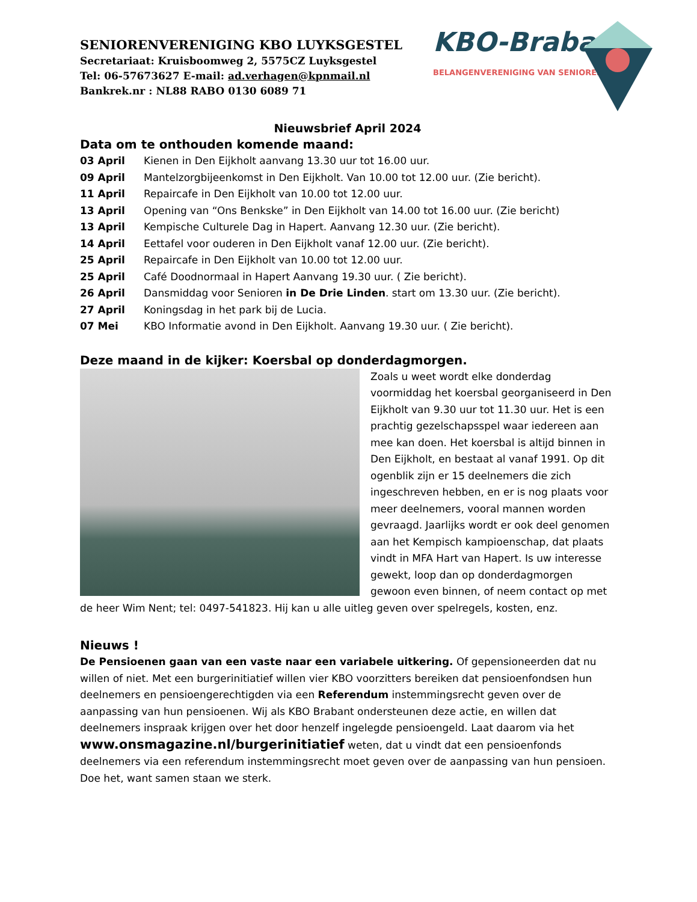KBO-Brabant
BELANGENVERENIGING VAN SENIOREN
SENIORENVERENIGING KBO LUYKSGESTEL
Secretariaat: Kruisboomweg 2, 5575CZ Luyksgestel
Tel: 06-57673627 E-mail: ad.verhagen@kpnmail.nl
Bankrek.nr : NL88 RABO 0130 6089 71
Nieuwsbrief April 2024
Data om te onthouden komende maand:
03 April Kienen in Den Eijkholt aanvang 13.30 uur tot 16.00 uur.
09 April Mantelzorgbijeenkomst in Den Eijkholt. Van 10.00 tot 12.00 uur. (Zie bericht).
11 April Repaircafe in Den Eijkholt van 10.00 tot 12.00 uur.
13 April Opening van “Ons Benkske” in Den Eijkholt van 14.00 tot 16.00 uur. (Zie bericht)
13 April Kempische Culturele Dag in Hapert. Aanvang 12.30 uur. (Zie bericht).
14 April Eettafel voor ouderen in Den Eijkholt vanaf 12.00 uur. (Zie bericht).
25 April Repaircafe in Den Eijkholt van 10.00 tot 12.00 uur.
25 April Café Doodnormaal in Hapert Aanvang 19.30 uur. ( Zie bericht).
26 April Dansmiddag voor Senioren in De Drie Linden. start om 13.30 uur. (Zie bericht).
27 April Koningsdag in het park bij de Lucia.
07 Mei KBO Informatie avond in Den Eijkholt. Aanvang 19.30 uur. ( Zie bericht).
Deze maand in de kijker: Koersbal op donderdagmorgen.
Zoals u weet wordt elke donderdag voormiddag het koersbal georganiseerd in Den Eijkholt van 9.30 uur tot 11.30 uur. Het is een prachtig gezelschapsspel waar iedereen aan mee kan doen. Het koersbal is altijd binnen in Den Eijkholt, en bestaat al vanaf 1991. Op dit ogenblik zijn er 15 deelnemers die zich ingeschreven hebben, en er is nog plaats voor meer deelnemers, vooral mannen worden gevraagd. Jaarlijks wordt er ook deel genomen aan het Kempisch kampioenschap, dat plaats vindt in MFA Hart van Hapert. Is uw interesse gewekt, loop dan op donderdagmorgen gewoon even binnen, of neem contact op met de heer Wim Nent; tel: 0497-541823. Hij kan u alle uitleg geven over spelregels, kosten, enz.
Nieuws !
De Pensioenen gaan van een vaste naar een variabele uitkering. Of gepensioneerden dat nu willen of niet. Met een burgerinitiatief willen vier KBO voorzitters bereiken dat pensioenfondsen hun deelnemers en pensioengerechtigden via een Referendum instemmingsrecht geven over de aanpassing van hun pensioenen. Wij als KBO Brabant ondersteunen deze actie, en willen dat deelnemers inspraak krijgen over het door henzelf ingelegde pensioengeld. Laat daarom via het www.onsmagazine.nl/burgerinitiatief weten, dat u vindt dat een pensioenfonds deelnemers via een referendum instemmingsrecht moet geven over de aanpassing van hun pensioen. Doe het, want samen staan we sterk.